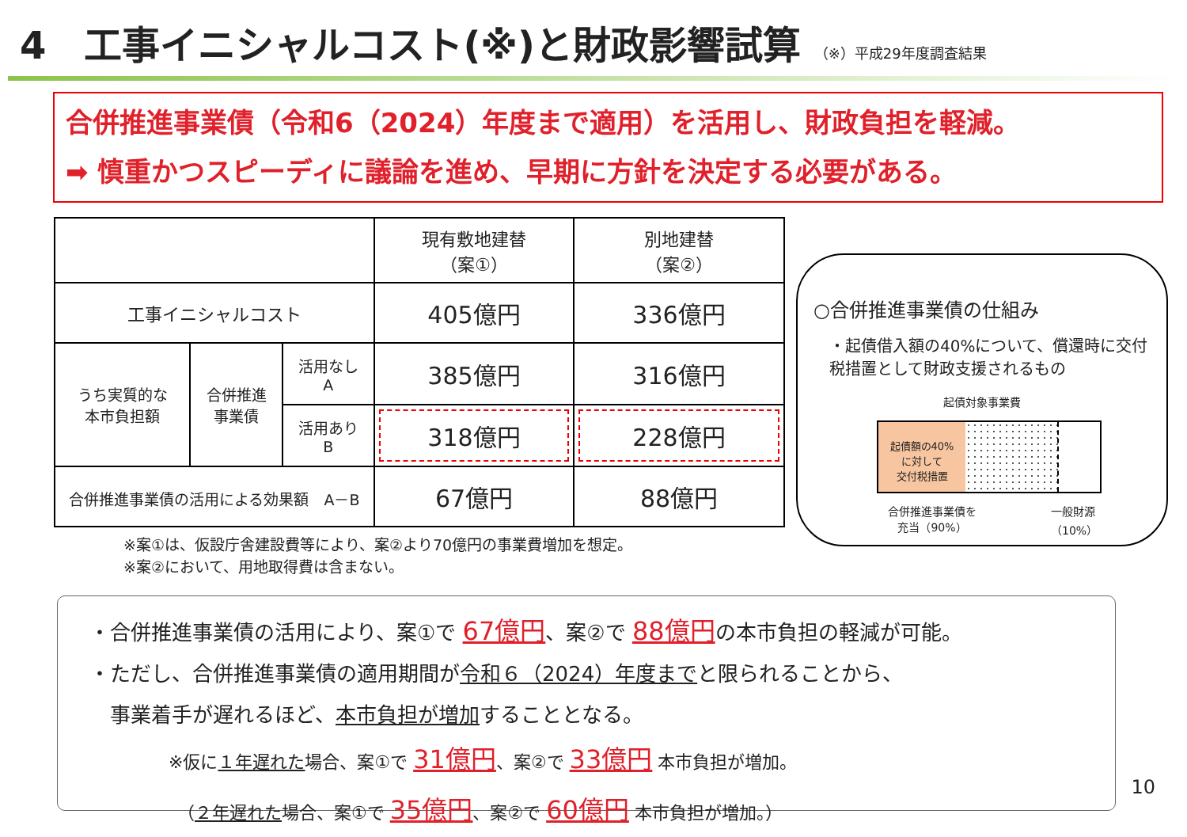4　工事イニシャルコスト(※)と財政影響試算 （※）平成29年度調査結果
合併推進事業債（令和6（2024）年度まで適用）を活用し、財政負担を軽減。
➡ 慎重かつスピーディに議論を進め、早期に方針を決定する必要がある。
| | | | 現有敷地建替 （案①） | 別地建替 （案②） |
| --- | --- | --- | --- | --- |
| 工事イニシャルコスト | | | 405億円 | 336億円 |
| うち実質的な 本市負担額 | 合併推進 事業債 | 活用なし A | 385億円 | 316億円 |
| | | 活用あり B | 318億円 | 228億円 |
| 合併推進事業債の活用による効果額 A－B | | | 67億円 | 88億円 |
※案①は、仮設庁舎建設費等により、案②より70億円の事業費増加を想定。
※案②において、用地取得費は含まない。
○合併推進事業債の仕組み
・起債借入額の40%について、償還時に交付税措置として財政支援されるもの
起債対象事業費
起債額の40%
に対して
交付税措置
合併推進事業債を
充当（90%）
一般財源
（10%）
・合併推進事業債の活用により、案①で 67億円、案②で 88億円の本市負担の軽減が可能。
・ただし、合併推進事業債の適用期間が令和６（2024）年度までと限られることから、
　事業着手が遅れるほど、本市負担が増加することとなる。
※仮に１年遅れた場合、案①で 31億円、案②で 33億円 本市負担が増加。
　（２年遅れた場合、案①で 35億円、案②で 60億円 本市負担が増加。）
10